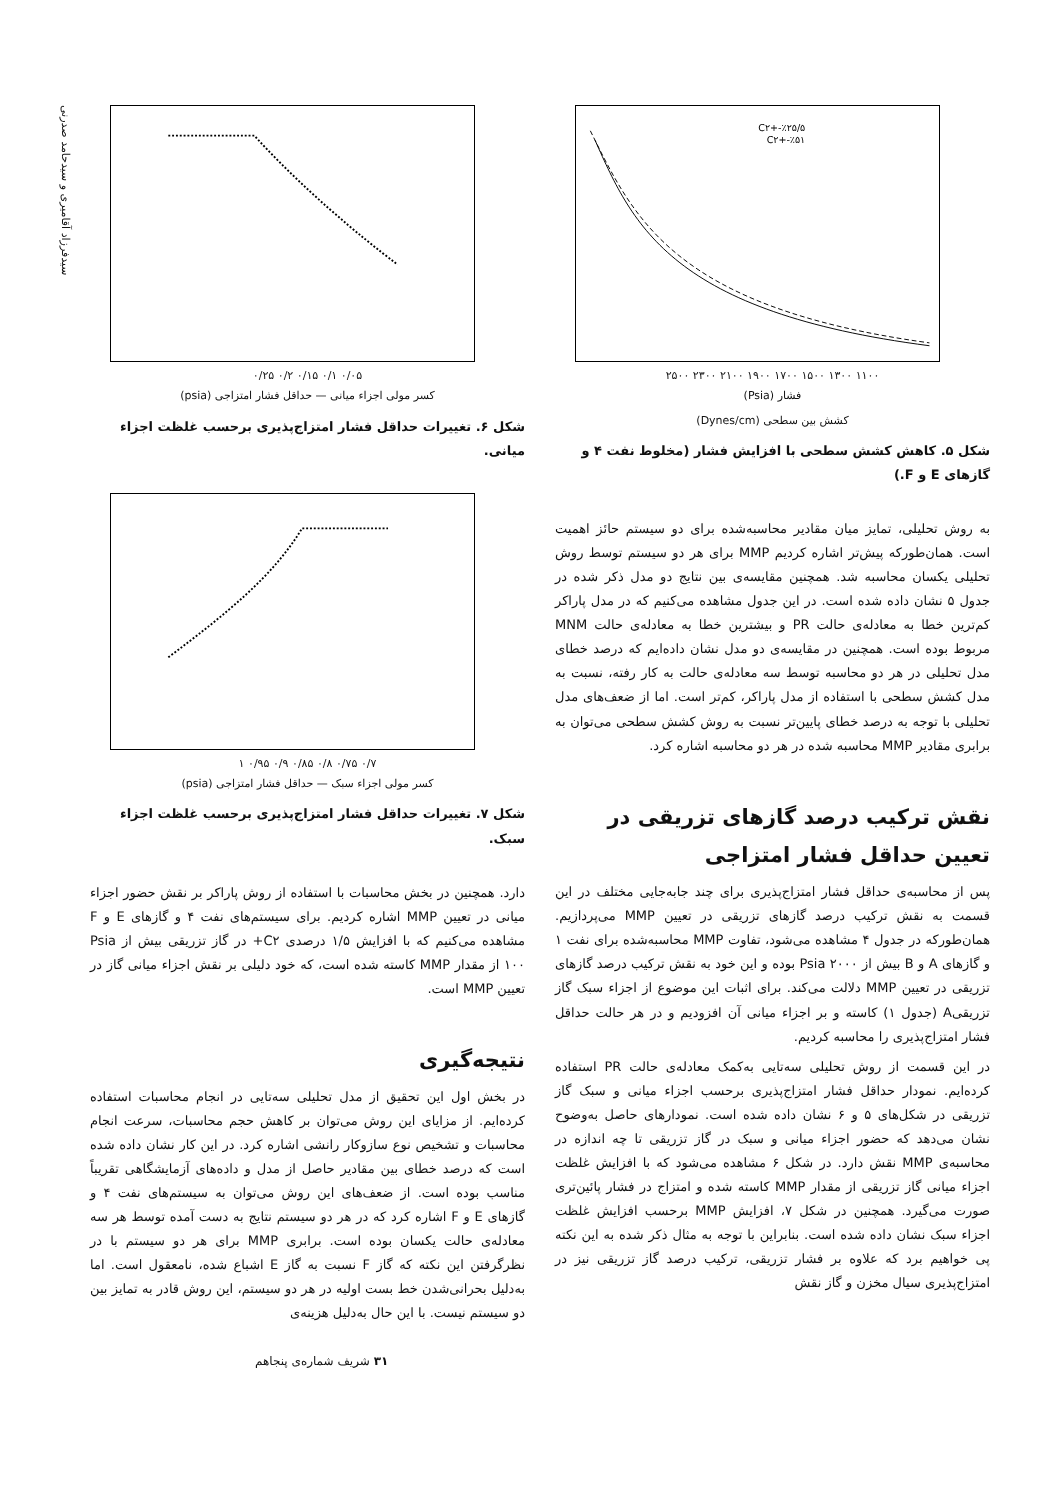سیدفرزاد آقامیری و سیدحامد صدرنی
C۲+-٪۲۵/۵
C۲+-٪۵۱
۱۱۰۰ ۱۳۰۰ ۱۵۰۰ ۱۷۰۰ ۱۹۰۰ ۲۱۰۰ ۲۳۰۰ ۲۵۰۰
فشار (Psia)
کشش بین سطحی (Dynes/cm)
شکل ۵. کاهش کشش سطحی با افزایش فشار (مخلوط نفت ۴ و گازهای E و F.)
به روش تحلیلی، تمایز میان مقادیر محاسبه‌شده برای دو سیستم حائز اهمیت است. همان‌طورکه پیش‌تر اشاره کردیم MMP برای هر دو سیستم توسط روش تحلیلی یکسان محاسبه شد. همچنین مقایسه‌ی بین نتایج دو مدل ذکر شده در جدول ۵ نشان داده شده است. در این جدول مشاهده می‌کنیم که در مدل پاراکر کم‌ترین خطا به معادله‌ی حالت PR و بیشترین خطا به معادله‌ی حالت MNM مربوط بوده است. همچنین در مقایسه‌ی دو مدل نشان داده‌ایم که درصد خطای مدل تحلیلی در هر دو محاسبه توسط سه معادله‌ی حالت به کار رفته، نسبت به مدل کشش سطحی با استفاده از مدل پاراکر، کم‌تر است. اما از ضعف‌های مدل تحلیلی با توجه به درصد خطای پایین‌تر نسبت به روش کشش سطحی می‌توان به برابری مقادیر MMP محاسبه شده در هر دو محاسبه اشاره کرد.
نقش ترکیب درصد گازهای تزریقی در تعیین حداقل فشار امتزاجی
پس از محاسبه‌ی حداقل فشار امتزاج‌پذیری برای چند جابه‌جایی مختلف در این قسمت به نقش ترکیب درصد گازهای تزریقی در تعیین MMP می‌پردازیم. همان‌طورکه در جدول ۴ مشاهده می‌شود، تفاوت MMP محاسبه‌شده برای نفت ۱ و گازهای A و B بیش از Psia ۲۰۰۰ بوده و این خود به نقش ترکیب درصد گازهای تزریقی در تعیین MMP دلالت می‌کند. برای اثبات این موضوع از اجزاء سبک گاز تزریقیA (جدول ۱) کاسته و بر اجزاء میانی آن افزودیم و در هر حالت حداقل فشار امتزاج‌پذیری را محاسبه کردیم.
در این قسمت از روش تحلیلی سه‌تایی به‌کمک معادله‌ی حالت PR استفاده کرده‌ایم. نمودار حداقل فشار امتزاج‌پذیری برحسب اجزاء میانی و سبک گاز تزریقی در شکل‌های ۵ و ۶ نشان داده شده است. نمودارهای حاصل به‌وضوح نشان می‌دهد که حضور اجزاء میانی و سبک در گاز تزریقی تا چه اندازه در محاسبه‌ی MMP نقش دارد. در شکل ۶ مشاهده می‌شود که با افزایش غلظت اجزاء میانی گاز تزریقی از مقدار MMP کاسته شده و امتزاج در فشار پائین‌تری صورت می‌گیرد. همچنین در شکل ۷، افزایش MMP برحسب افزایش غلظت اجزاء سبک نشان داده شده است. بنابراین با توجه به مثال ذکر شده به این نکته پی خواهیم برد که علاوه بر فشار تزریقی، ترکیب درصد گاز تزریقی نیز در امتزاج‌پذیری سیال مخزن و گاز نقش
۰/۰۵ ۰/۱ ۰/۱۵ ۰/۲ ۰/۲۵
کسر مولی اجزاء میانی — حداقل فشار امتزاجی (psia)
شکل ۶. تغییرات حداقل فشار امتزاج‌پذیری برحسب غلظت اجزاء میانی.
۰/۷ ۰/۷۵ ۰/۸ ۰/۸۵ ۰/۹ ۰/۹۵ ۱
کسر مولی اجزاء سبک — حداقل فشار امتزاجی (psia)
شکل ۷. تغییرات حداقل فشار امتزاج‌پذیری برحسب غلظت اجزاء سبک.
دارد. همچنین در بخش محاسبات با استفاده از روش پاراکر بر نقش حضور اجزاء میانی در تعیین MMP اشاره کردیم. برای سیستم‌های نفت ۴ و گازهای E و F مشاهده می‌کنیم که با افزایش ۱/۵ درصدی C۲+ در گاز تزریقی بیش از Psia ۱۰۰ از مقدار MMP کاسته شده است، که خود دلیلی بر نقش اجزاء میانی گاز در تعیین MMP است.
نتیجه‌گیری
در بخش اول این تحقیق از مدل تحلیلی سه‌تایی در انجام محاسبات استفاده کرده‌ایم. از مزایای این روش می‌توان بر کاهش حجم محاسبات، سرعت انجام محاسبات و تشخیص نوع سازوکار رانشی اشاره کرد. در این کار نشان داده شده است که درصد خطای بین مقادیر حاصل از مدل و داده‌های آزمایشگاهی تقریباً مناسب بوده است. از ضعف‌های این روش می‌توان به سیستم‌های نفت ۴ و گازهای E و F اشاره کرد که در هر دو سیستم نتایج به دست آمده توسط هر سه معادله‌ی حالت یکسان بوده است. برابری MMP برای هر دو سیستم با در نظرگرفتن این نکته که گاز F نسبت به گاز E اشباع شده، نامعقول است. اما به‌دلیل بحرانی‌شدن خط بست اولیه در هر دو سیستم، این روش قادر به تمایز بین دو سیستم نیست. با این حال به‌دلیل هزینه‌ی
۳۱ شریف شماره‌ی پنجاهم